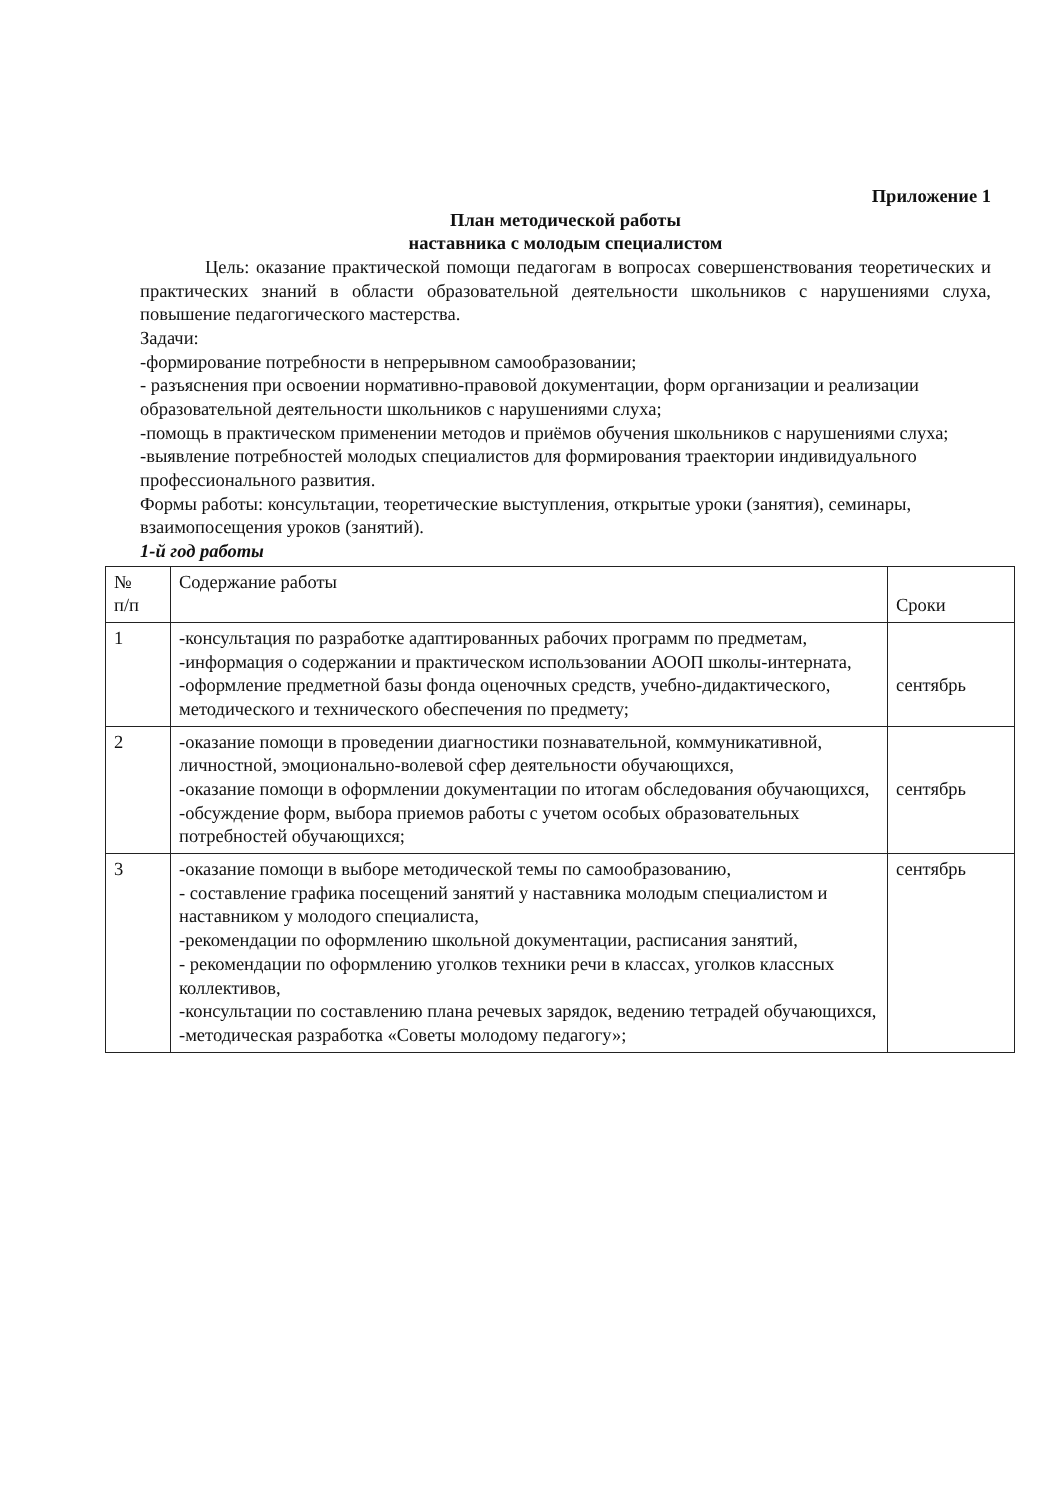Приложение 1
План методической работы
наставника с молодым специалистом
Цель: оказание практической помощи педагогам в вопросах совершенствования теоретических и практических знаний в области образовательной деятельности школьников с нарушениями слуха, повышение педагогического мастерства.
Задачи:
-формирование потребности в непрерывном самообразовании;
- разъяснения при освоении нормативно-правовой документации, форм организации и реализации образовательной деятельности школьников с нарушениями слуха;
-помощь в практическом применении методов и приёмов обучения школьников с нарушениями слуха;
-выявление потребностей молодых специалистов для формирования траектории индивидуального профессионального развития.
Формы работы: консультации, теоретические выступления, открытые уроки (занятия), семинары, взаимопосещения уроков (занятий).
1-й год работы
| № п/п | Содержание работы | Сроки |
| 1 | -консультация по разработке адаптированных рабочих программ по предметам, -информация о содержании и практическом использовании АООП школы-интерната, -оформление предметной базы фонда оценочных средств, учебно-дидактического, методического и технического обеспечения по предмету; | сентябрь |
| 2 | -оказание помощи в проведении диагностики познавательной, коммуникативной, личностной, эмоционально-волевой сфер деятельности обучающихся, -оказание помощи в оформлении документации по итогам обследования обучающихся, -обсуждение форм, выбора приемов работы с учетом особых образовательных потребностей обучающихся; | сентябрь |
| 3 | -оказание помощи в выборе методической темы по самообразованию, - составление графика посещений занятий у наставника молодым специалистом и наставником у молодого специалиста, -рекомендации по оформлению школьной документации, расписания занятий, - рекомендации по оформлению уголков техники речи в классах, уголков классных коллективов, -консультации по составлению плана речевых зарядок, ведению тетрадей обучающихся, -методическая разработка «Советы молодому педагогу»; | сентябрь |